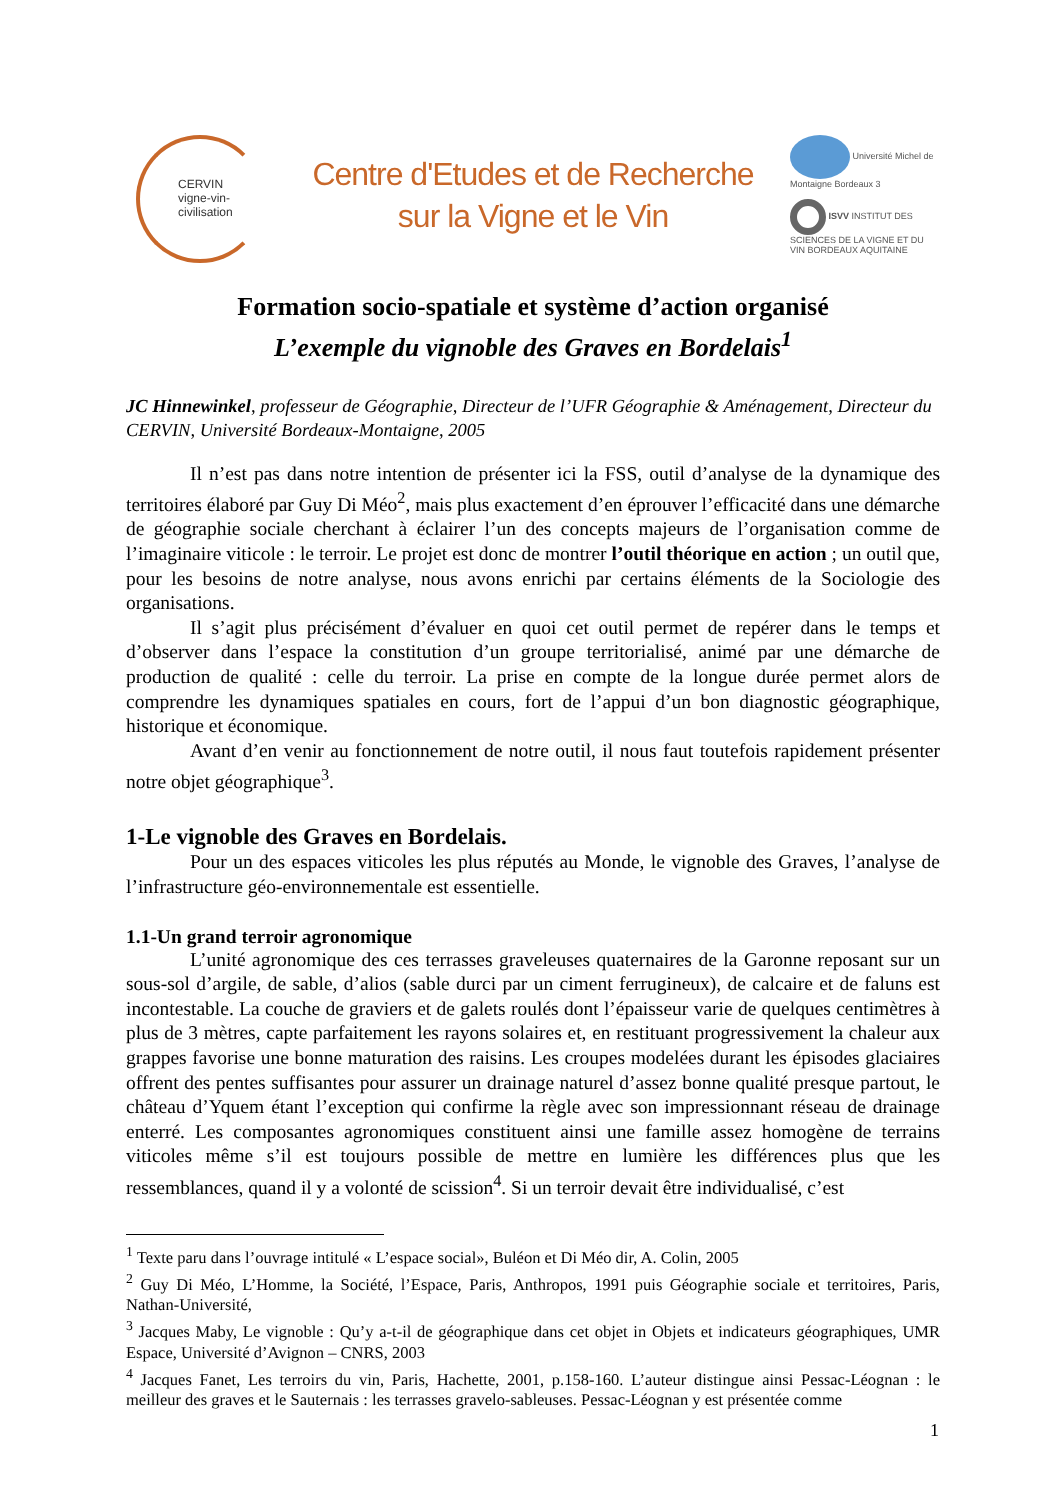CERVIN
vigne-vin-civilisation
Centre d'Etudes et de Recherche
sur la Vigne et le Vin
Université Michel de Montaigne Bordeaux 3
ISVV INSTITUT DES SCIENCES DE LA VIGNE ET DU VIN BORDEAUX AQUITAINE
Formation socio-spatiale et système d’action organisé
L’exemple du vignoble des Graves en Bordelais<sup>1</sup>
JC Hinnewinkel, professeur de Géographie, Directeur de l’UFR Géographie & Aménagement, Directeur du CERVIN, Université Bordeaux-Montaigne, 2005
Il n’est pas dans notre intention de présenter ici la FSS, outil d’analyse de la dynamique des territoires élaboré par Guy Di Méo<sup>2</sup>, mais plus exactement d’en éprouver l’efficacité dans une démarche de géographie sociale cherchant à éclairer l’un des concepts majeurs de l’organisation comme de l’imaginaire viticole : le terroir. Le projet est donc de montrer l’outil théorique en action ; un outil que, pour les besoins de notre analyse, nous avons enrichi par certains éléments de la Sociologie des organisations.
Il s’agit plus précisément d’évaluer en quoi cet outil permet de repérer dans le temps et d’observer dans l’espace la constitution d’un groupe territorialisé, animé par une démarche de production de qualité : celle du terroir. La prise en compte de la longue durée permet alors de comprendre les dynamiques spatiales en cours, fort de l’appui d’un bon diagnostic géographique, historique et économique.
Avant d’en venir au fonctionnement de notre outil, il nous faut toutefois rapidement présenter notre objet géographique<sup>3</sup>.
1-Le vignoble des Graves en Bordelais.
Pour un des espaces viticoles les plus réputés au Monde, le vignoble des Graves, l’analyse de l’infrastructure géo-environnementale est essentielle.
1.1-Un grand terroir agronomique
L’unité agronomique des ces terrasses graveleuses quaternaires de la Garonne reposant sur un sous-sol d’argile, de sable, d’alios (sable durci par un ciment ferrugineux), de calcaire et de faluns est incontestable. La couche de graviers et de galets roulés dont l’épaisseur varie de quelques centimètres à plus de 3 mètres, capte parfaitement les rayons solaires et, en restituant progressivement la chaleur aux grappes favorise une bonne maturation des raisins. Les croupes modelées durant les épisodes glaciaires offrent des pentes suffisantes pour assurer un drainage naturel d’assez bonne qualité presque partout, le château d’Yquem étant l’exception qui confirme la règle avec son impressionnant réseau de drainage enterré. Les composantes agronomiques constituent ainsi une famille assez homogène de terrains viticoles même s’il est toujours possible de mettre en lumière les différences plus que les ressemblances, quand il y a volonté de scission<sup>4</sup>. Si un terroir devait être individualisé, c’est
<sup>1</sup> Texte paru dans l’ouvrage intitulé « L’espace social», Buléon et Di Méo dir, A. Colin, 2005
<sup>2</sup> Guy Di Méo, L’Homme, la Société, l’Espace, Paris, Anthropos, 1991 puis Géographie sociale et territoires, Paris, Nathan-Université,
<sup>3</sup> Jacques Maby, Le vignoble : Qu’y a-t-il de géographique dans cet objet in Objets et indicateurs géographiques, UMR Espace, Université d’Avignon – CNRS, 2003
<sup>4</sup> Jacques Fanet, Les terroirs du vin, Paris, Hachette, 2001, p.158-160. L’auteur distingue ainsi Pessac-Léognan : le meilleur des graves et le Sauternais : les terrasses gravelo-sableuses. Pessac-Léognan y est présentée comme
1